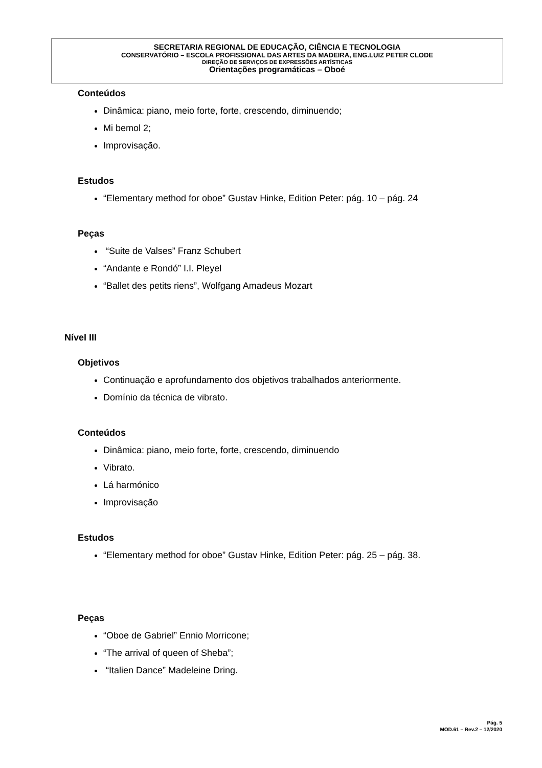SECRETARIA REGIONAL DE EDUCAÇÃO, CIÊNCIA E TECNOLOGIA
CONSERVATÓRIO – ESCOLA PROFISSIONAL DAS ARTES DA MADEIRA, ENG.LUIZ PETER CLODE
DIREÇÃO DE SERVIÇOS DE EXPRESSÕES ARTÍSTICAS
Orientações programáticas – Oboé
Conteúdos
Dinâmica: piano, meio forte, forte, crescendo, diminuendo;
Mi bemol 2;
Improvisação.
Estudos
“Elementary method for oboe” Gustav Hinke, Edition Peter: pág. 10 – pág. 24
Peças
“Suite de Valses” Franz Schubert
“Andante e Rondó” I.I. Pleyel
“Ballet des petits riens”, Wolfgang Amadeus Mozart
Nível III
Objetivos
Continuação e aprofundamento dos objetivos trabalhados anteriormente.
Domínio da técnica de vibrato.
Conteúdos
Dinâmica: piano, meio forte, forte, crescendo, diminuendo
Vibrato.
Lá harmónico
Improvisação
Estudos
“Elementary method for oboe” Gustav Hinke, Edition Peter: pág. 25 – pág. 38.
Peças
“Oboe de Gabriel” Ennio Morricone;
“The arrival of queen of Sheba”;
“Italien Dance” Madeleine Dring.
Pág. 5
MOD.61 – Rev.2 – 12/2020